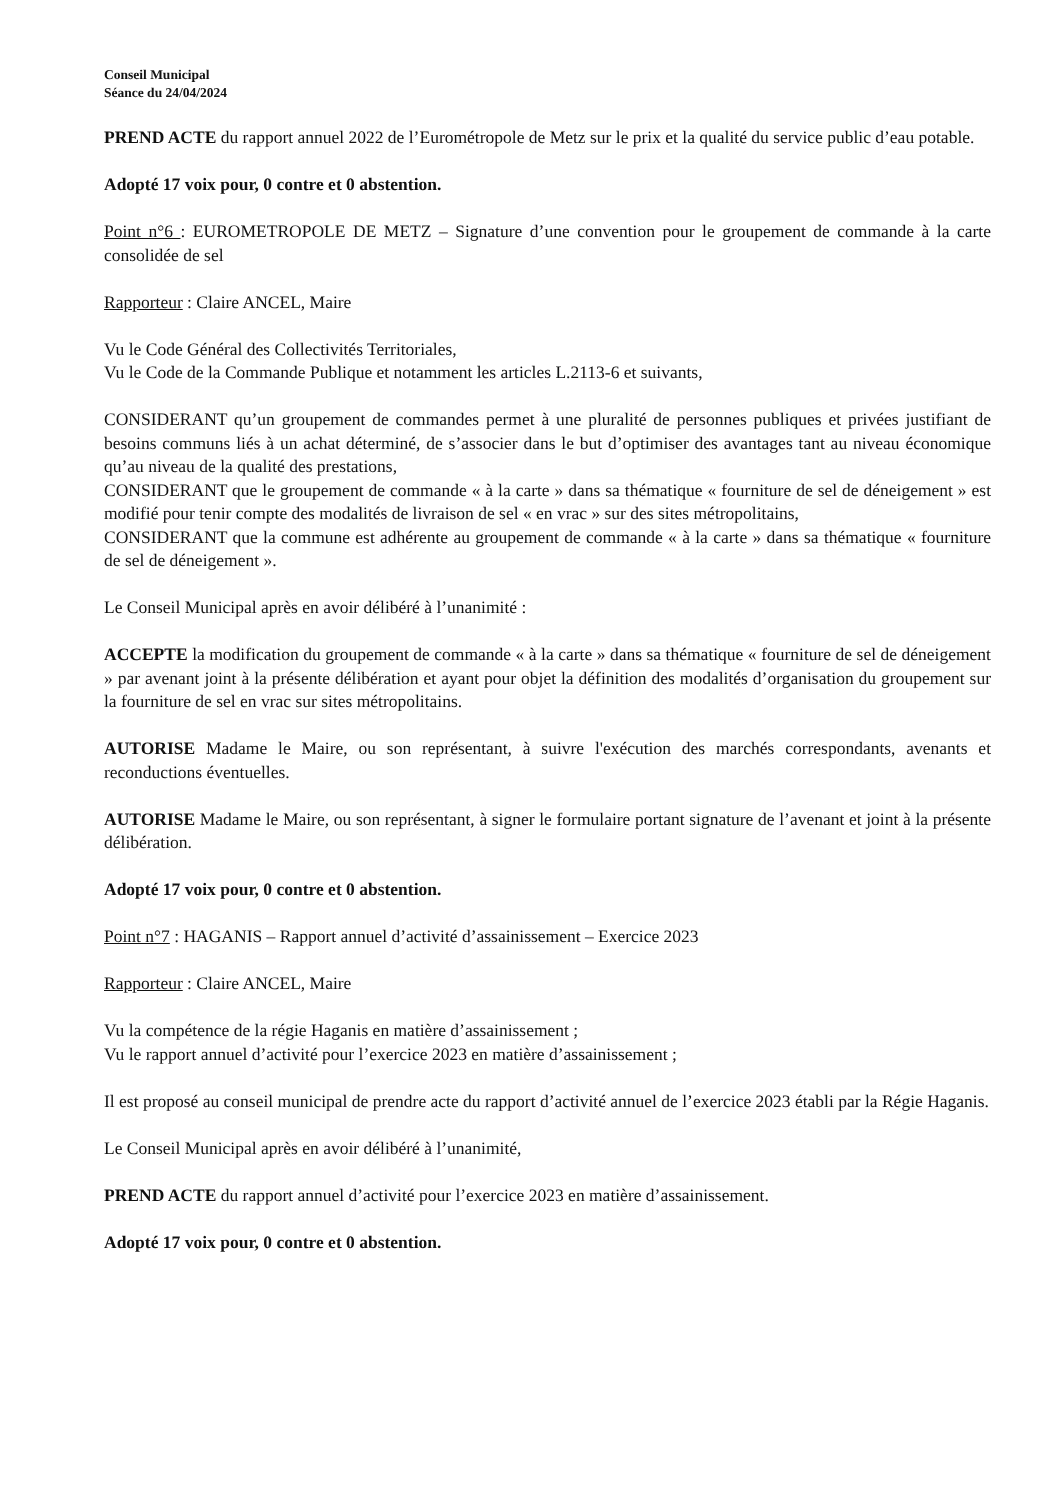Conseil Municipal
Séance du 24/04/2024
PREND ACTE du rapport annuel 2022 de l’Eurométropole de Metz sur le prix et la qualité du service public d’eau potable.
Adopté 17 voix pour, 0 contre et 0 abstention.
Point n°6 : EUROMETROPOLE DE METZ – Signature d’une convention pour le groupement de commande à la carte consolidée de sel
Rapporteur : Claire ANCEL, Maire
Vu le Code Général des Collectivités Territoriales,
Vu le Code de la Commande Publique et notamment les articles L.2113-6 et suivants,
CONSIDERANT qu’un groupement de commandes permet à une pluralité de personnes publiques et privées justifiant de besoins communs liés à un achat déterminé, de s’associer dans le but d’optimiser des avantages tant au niveau économique qu’au niveau de la qualité des prestations,
CONSIDERANT que le groupement de commande « à la carte » dans sa thématique « fourniture de sel de déneigement » est modifié pour tenir compte des modalités de livraison de sel « en vrac » sur des sites métropolitains,
CONSIDERANT que la commune est adhérente au groupement de commande « à la carte » dans sa thématique « fourniture de sel de déneigement ».
Le Conseil Municipal après en avoir délibéré à l’unanimité :
ACCEPTE la modification du groupement de commande « à la carte » dans sa thématique « fourniture de sel de déneigement » par avenant joint à la présente délibération et ayant pour objet la définition des modalités d’organisation du groupement sur la fourniture de sel en vrac sur sites métropolitains.
AUTORISE Madame le Maire, ou son représentant, à suivre l'exécution des marchés correspondants, avenants et reconductions éventuelles.
AUTORISE Madame le Maire, ou son représentant, à signer le formulaire portant signature de l’avenant et joint à la présente délibération.
Adopté 17 voix pour, 0 contre et 0 abstention.
Point n°7 : HAGANIS – Rapport annuel d’activité d’assainissement – Exercice 2023
Rapporteur : Claire ANCEL, Maire
Vu la compétence de la régie Haganis en matière d’assainissement ;
Vu le rapport annuel d’activité pour l’exercice 2023 en matière d’assainissement ;
Il est proposé au conseil municipal de prendre acte du rapport d’activité annuel de l’exercice 2023 établi par la Régie Haganis.
Le Conseil Municipal après en avoir délibéré à l’unanimité,
PREND ACTE du rapport annuel d’activité pour l’exercice 2023 en matière d’assainissement.
Adopté 17 voix pour, 0 contre et 0 abstention.